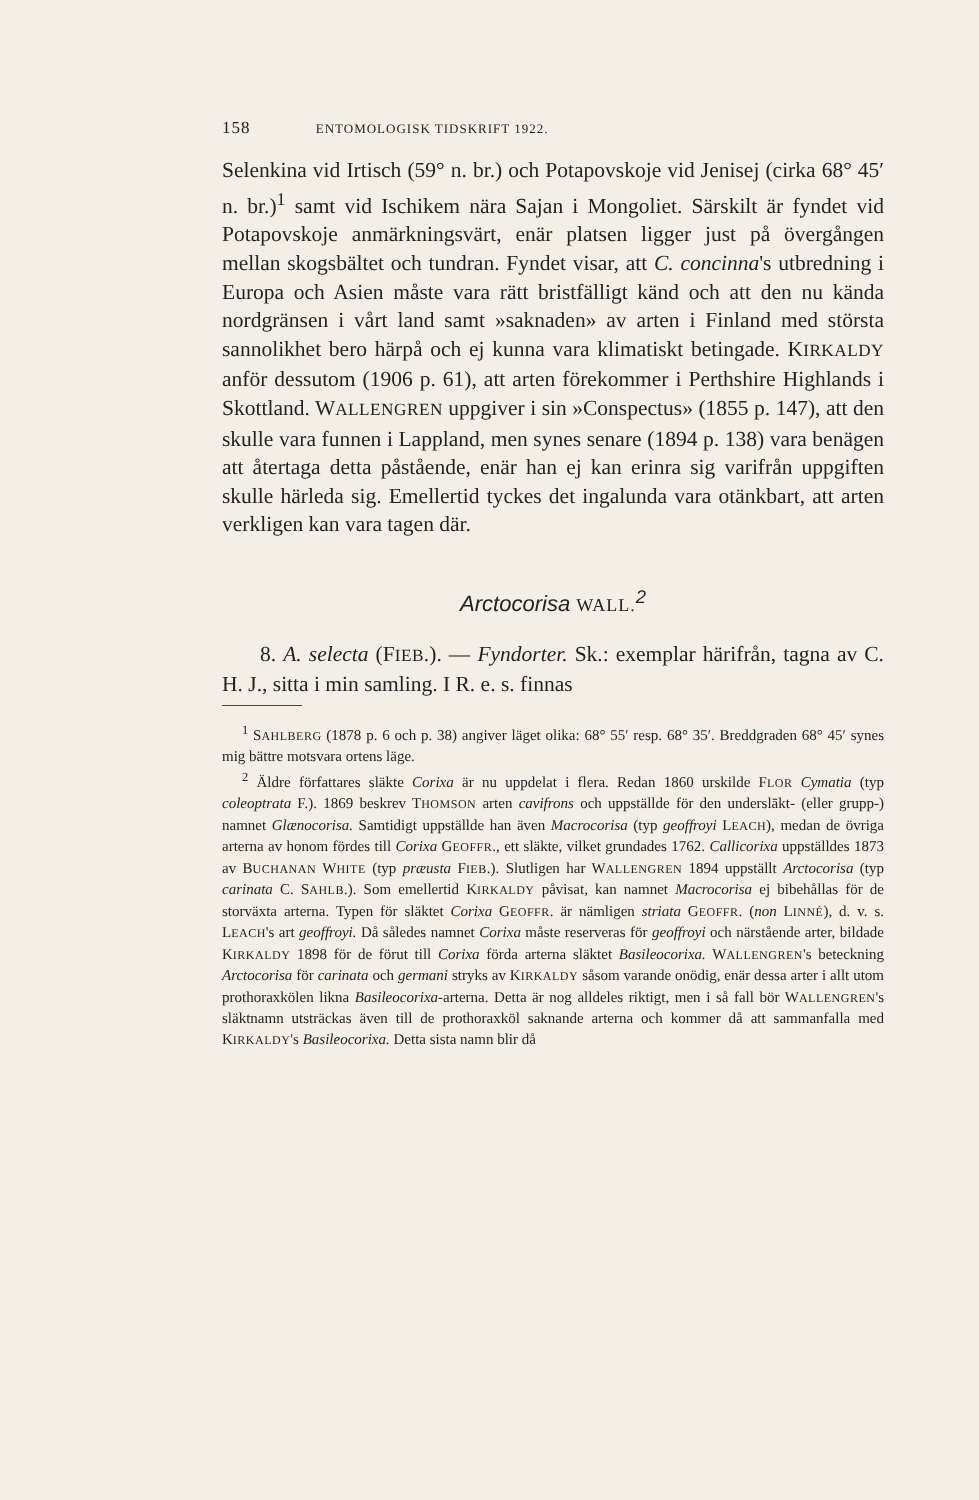158 ENTOMOLOGISK TIDSKRIFT 1922.
Selenkina vid Irtisch (59° n. br.) och Potapovskoje vid Jenisej (cirka 68° 45′ n. br.)<sup>1</sup> samt vid Ischikem nära Sajan i Mongoliet. Särskilt är fyndet vid Potapovskoje anmärkningsvärt, enär platsen ligger just på övergången mellan skogsbältet och tundran. Fyndet visar, att C. concinna's utbredning i Europa och Asien måste vara rätt bristfälligt känd och att den nu kända nordgränsen i vårt land samt »saknaden» av arten i Finland med största sannolikhet bero härpå och ej kunna vara klimatiskt betingade. KIRKALDY anför dessutom (1906 p. 61), att arten förekommer i Perthshire Highlands i Skottland. WALLENGREN uppgiver i sin »Conspectus» (1855 p. 147), att den skulle vara funnen i Lappland, men synes senare (1894 p. 138) vara benägen att återtaga detta påstående, enär han ej kan erinra sig varifrån uppgiften skulle härleda sig. Emellertid tyckes det ingalunda vara otänkbart, att arten verkligen kan vara tagen där.
Arctocorisa WALL.<sup>2</sup>
8. A. selecta (FIEB.). — Fyndorter. Sk.: exemplar härifrån, tagna av C. H. J., sitta i min samling. I R. e. s. finnas
<sup>1</sup> SAHLBERG (1878 p. 6 och p. 38) angiver läget olika: 68° 55′ resp. 68° 35′. Breddgraden 68° 45′ synes mig bättre motsvara ortens läge.
<sup>2</sup> Äldre författares släkte Corixa är nu uppdelat i flera. Redan 1860 urskilde FLOR Cymatia (typ coleoptrata F.). 1869 beskrev THOMSON arten cavifrons och uppställde för den underslākt- (eller grupp-) namnet Glænocorisa. Samtidigt uppställde han även Macrocorisa (typ geoffroyi LEACH), medan de övriga arterna av honom fördes till Corixa GEOFFR., ett släkte, vilket grundades 1762. Callicorixa uppställdes 1873 av BUCHANAN WHITE (typ præusta FIEB.). Slutligen har WALLENGREN 1894 uppställt Arctocorisa (typ carinata C. SAHLB.). Som emellertid KIRKALDY påvisat, kan namnet Macrocorisa ej bibehållas för de storväxta arterna. Typen för släktet Corixa GEOFFR. är nämligen striata GEOFFR. (non LINNÉ), d. v. s. LEACH's art geoffroyi. Då således namnet Corixa måste reserveras för geoffroyi och närstående arter, bildade KIRKALDY 1898 för de förut till Corixa förda arterna släktet Basileocorixa. WALLENGREN's beteckning Arctocorisa för carinata och germani stryks av KIRKALDY såsom varande onödig, enär dessa arter i allt utom prothoraxkölen likna Basileocorixa-arterna. Detta är nog alldeles riktigt, men i så fall bör WALLENGREN's släktnamn utsträckas även till de prothoraxköl saknande arterna och kommer då att sammanfalla med KIRKALDY's Basileocorixa. Detta sista namn blir då